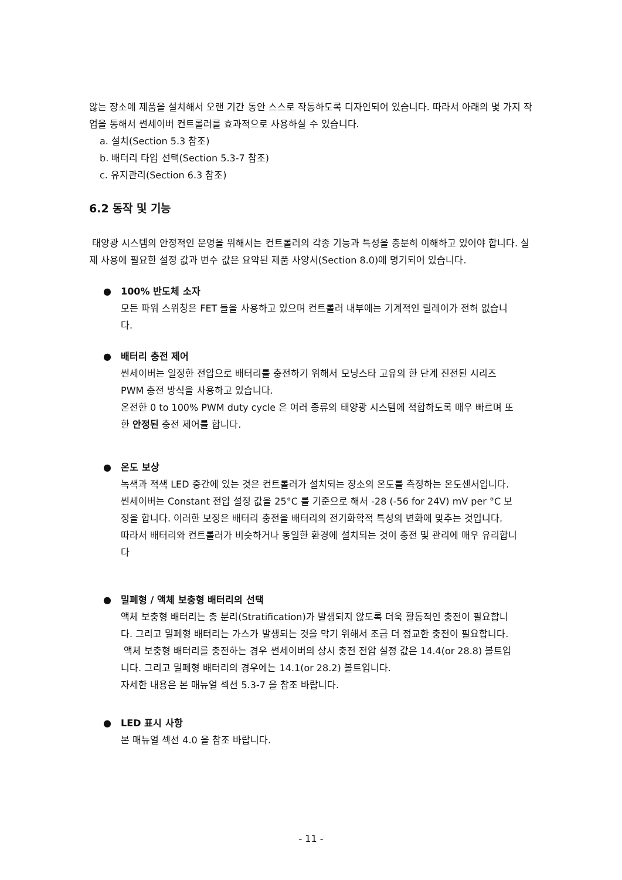않는 장소에 제품을 설치해서 오랜 기간 동안 스스로 작동하도록 디자인되어 있습니다. 따라서 아래의 몇 가지 작업을 통해서 썬세이버 컨트롤러를 효과적으로 사용하실 수 있습니다.
a. 설치(Section 5.3 참조)
b. 배터리 타입 선택(Section 5.3-7 참조)
c. 유지관리(Section 6.3 참조)
6.2 동작 및 기능
태양광 시스템의 안정적인 운영을 위해서는 컨트롤러의 각종 기능과 특성을 충분히 이해하고 있어야 합니다. 실제 사용에 필요한 설정 값과 변수 값은 요약된 제품 사양서(Section 8.0)에 명기되어 있습니다.
● 100% 반도체 소자
모든 파워 스위칭은 FET 들을 사용하고 있으며 컨트롤러 내부에는 기계적인 릴레이가 전혀 없습니다.
● 배터리 충전 제어
썬세이버는 일정한 전압으로 배터리를 충전하기 위해서 모닝스타 고유의 한 단계 진전된 시리즈 PWM 충전 방식을 사용하고 있습니다.
온전한 0 to 100% PWM duty cycle 은 여러 종류의 태양광 시스템에 적합하도록 매우 빠르며 또한 안정된 충전 제어를 합니다.
● 온도 보상
녹색과 적색 LED 중간에 있는 것은 컨트롤러가 설치되는 장소의 온도를 측정하는 온도센서입니다. 썬세이버는 Constant 전압 설정 값을 25°C 를 기준으로 해서 -28 (-56 for 24V) mV per °C 보정을 합니다. 이러한 보정은 배터리 충전을 배터리의 전기화학적 특성의 변화에 맞추는 것입니다.
따라서 배터리와 컨트롤러가 비슷하거나 동일한 환경에 설치되는 것이 충전 및 관리에 매우 유리합니다
● 밀폐형 / 액체 보충형 배터리의 선택
액체 보충형 배터리는 층 분리(Stratification)가 발생되지 않도록 더욱 활동적인 충전이 필요합니다. 그리고 밀폐형 배터리는 가스가 발생되는 것을 막기 위해서 조금 더 정교한 충전이 필요합니다.
액체 보충형 배터리를 충전하는 경우 썬세이버의 상시 충전 전압 설정 값은 14.4(or 28.8) 볼트입니다. 그리고 밀폐형 배터리의 경우에는 14.1(or 28.2) 볼트입니다.
자세한 내용은 본 매뉴얼 섹션 5.3-7 을 참조 바랍니다.
● LED 표시 사항
본 매뉴얼 섹션 4.0 을 참조 바랍니다.
- 11 -